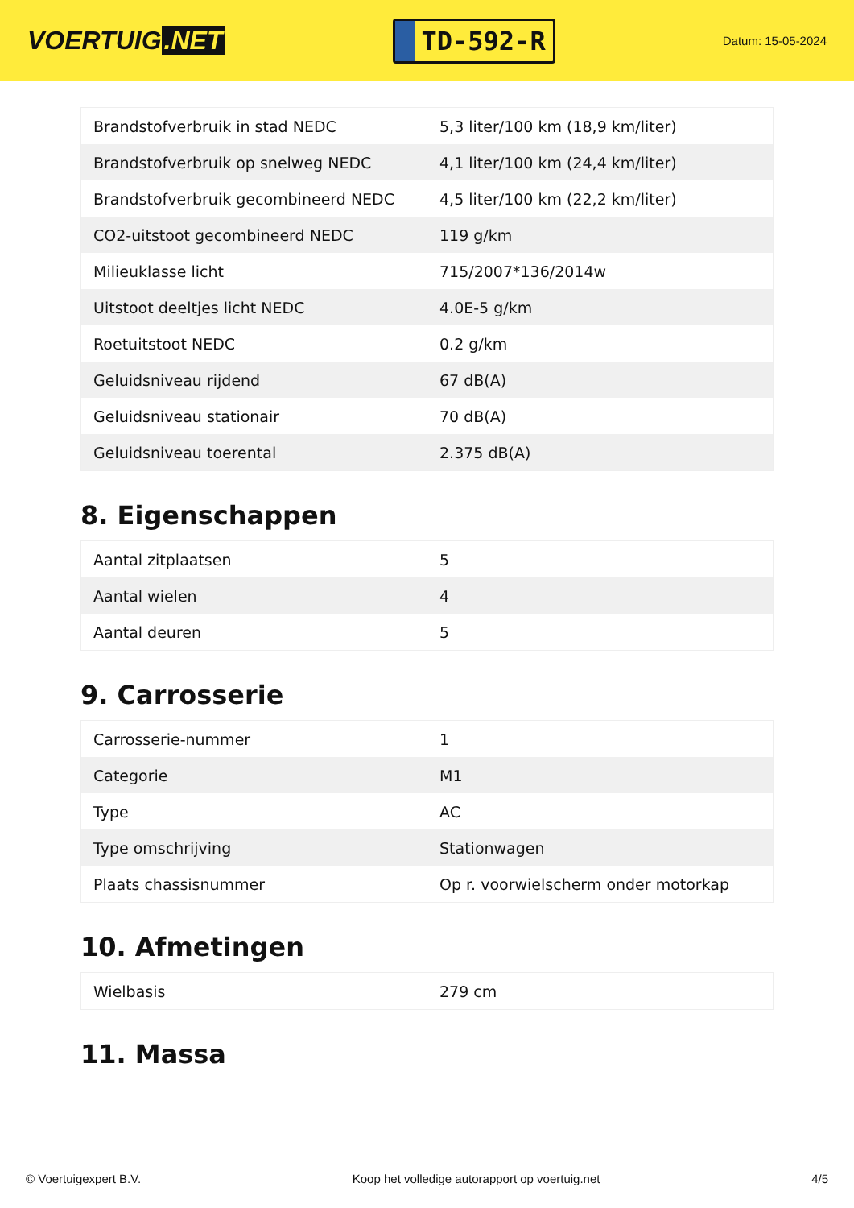VOERTUIG.NET
TD-592-R
Datum: 15-05-2024
| Brandstofverbruik in stad NEDC | 5,3 liter/100 km (18,9 km/liter) |
| Brandstofverbruik op snelweg NEDC | 4,1 liter/100 km (24,4 km/liter) |
| Brandstofverbruik gecombineerd NEDC | 4,5 liter/100 km (22,2 km/liter) |
| CO2-uitstoot gecombineerd NEDC | 119 g/km |
| Milieuklasse licht | 715/2007*136/2014w |
| Uitstoot deeltjes licht NEDC | 4.0E-5 g/km |
| Roetuitstoot NEDC | 0.2 g/km |
| Geluidsniveau rijdend | 67 dB(A) |
| Geluidsniveau stationair | 70 dB(A) |
| Geluidsniveau toerental | 2.375 dB(A) |
8. Eigenschappen
| Aantal zitplaatsen | 5 |
| Aantal wielen | 4 |
| Aantal deuren | 5 |
9. Carrosserie
| Carrosserie-nummer | 1 |
| Categorie | M1 |
| Type | AC |
| Type omschrijving | Stationwagen |
| Plaats chassisnummer | Op r. voorwielscherm onder motorkap |
10. Afmetingen
| Wielbasis | 279 cm |
11. Massa
© Voertuigexpert B.V. Koop het volledige autorapport op voertuig.net 4/5